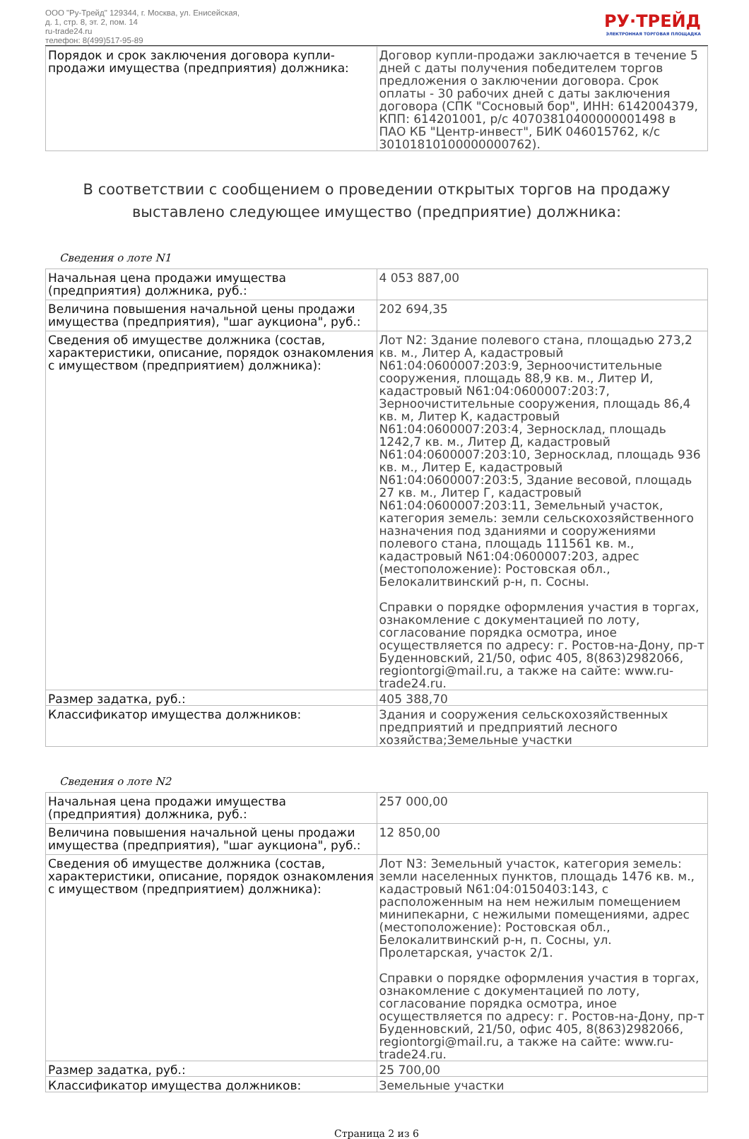ООО "Ру-Трейд" 129344, г. Москва, ул. Енисейская,
д. 1, стр. 8, эт. 2, пом. 14
ru-trade24.ru
телефон: 8(499)517-95-89
РУ·ТРЕЙД
ЭЛЕКТРОННАЯ ТОРГОВАЯ ПЛОЩАДКА
| Порядок и срок заключения договора купли-продажи имущества (предприятия) должника: | Договор купли-продажи заключается в течение 5 дней с даты получения победителем торгов предложения о заключении договора. Срок оплаты - 30 рабочих дней с даты заключения договора (СПК "Сосновый бор", ИНН: 6142004379, КПП: 614201001, р/с 40703810400000001498 в ПАО КБ "Центр-инвест", БИК 046015762, к/с 30101810100000000762). |
В соответствии с сообщением о проведении открытых торгов на продажу выставлено следующее имущество (предприятие) должника:
Сведения о лоте N1
| Начальная цена продажи имущества (предприятия) должника, руб.: | 4 053 887,00 |
| Величина повышения начальной цены продажи имущества (предприятия), "шаг аукциона", руб.: | 202 694,35 |
| Сведения об имуществе должника (состав, характеристики, описание, порядок ознакомления с имуществом (предприятием) должника): | Лот N2: Здание полевого стана, площадью 273,2 кв. м., Литер А, кадастровый N61:04:0600007:203:9, Зерноочистительные сооружения, площадь 88,9 кв. м., Литер И, кадастровый N61:04:0600007:203:7, Зерноочистительные сооружения, площадь 86,4 кв. м, Литер К, кадастровый N61:04:0600007:203:4, Зерносклад, площадь 1242,7 кв. м., Литер Д, кадастровый N61:04:0600007:203:10, Зерносклад, площадь 936 кв. м., Литер Е, кадастровый N61:04:0600007:203:5, Здание весовой, площадь 27 кв. м., Литер Г, кадастровый N61:04:0600007:203:11, Земельный участок, категория земель: земли сельскохозяйственного назначения под зданиями и сооружениями полевого стана, площадь 111561 кв. м., кадастровый N61:04:0600007:203, адрес (местоположение): Ростовская обл., Белокалитвинский р-н, п. Сосны. Справки о порядке оформления участия в торгах, ознакомление с документацией по лоту, согласование порядка осмотра, иное осуществляется по адресу: г. Ростов-на-Дону, пр-т Буденновский, 21/50, офис 405, 8(863)2982066, regiontorgi@mail.ru, а также на сайте: www.ru-trade24.ru. |
| Размер задатка, руб.: | 405 388,70 |
| Классификатор имущества должников: | Здания и сооружения сельскохозяйственных предприятий и предприятий лесного хозяйства;Земельные участки |
Сведения о лоте N2
| Начальная цена продажи имущества (предприятия) должника, руб.: | 257 000,00 |
| Величина повышения начальной цены продажи имущества (предприятия), "шаг аукциона", руб.: | 12 850,00 |
| Сведения об имуществе должника (состав, характеристики, описание, порядок ознакомления с имуществом (предприятием) должника): | Лот N3: Земельный участок, категория земель: земли населенных пунктов, площадь 1476 кв. м., кадастровый N61:04:0150403:143, с расположенным на нем нежилым помещением минипекарни, с нежилыми помещениями, адрес (местоположение): Ростовская обл., Белокалитвинский р-н, п. Сосны, ул. Пролетарская, участок 2/1. Справки о порядке оформления участия в торгах, ознакомление с документацией по лоту, согласование порядка осмотра, иное осуществляется по адресу: г. Ростов-на-Дону, пр-т Буденновский, 21/50, офис 405, 8(863)2982066, regiontorgi@mail.ru, а также на сайте: www.ru-trade24.ru. |
| Размер задатка, руб.: | 25 700,00 |
| Классификатор имущества должников: | Земельные участки |
Страница 2 из 6